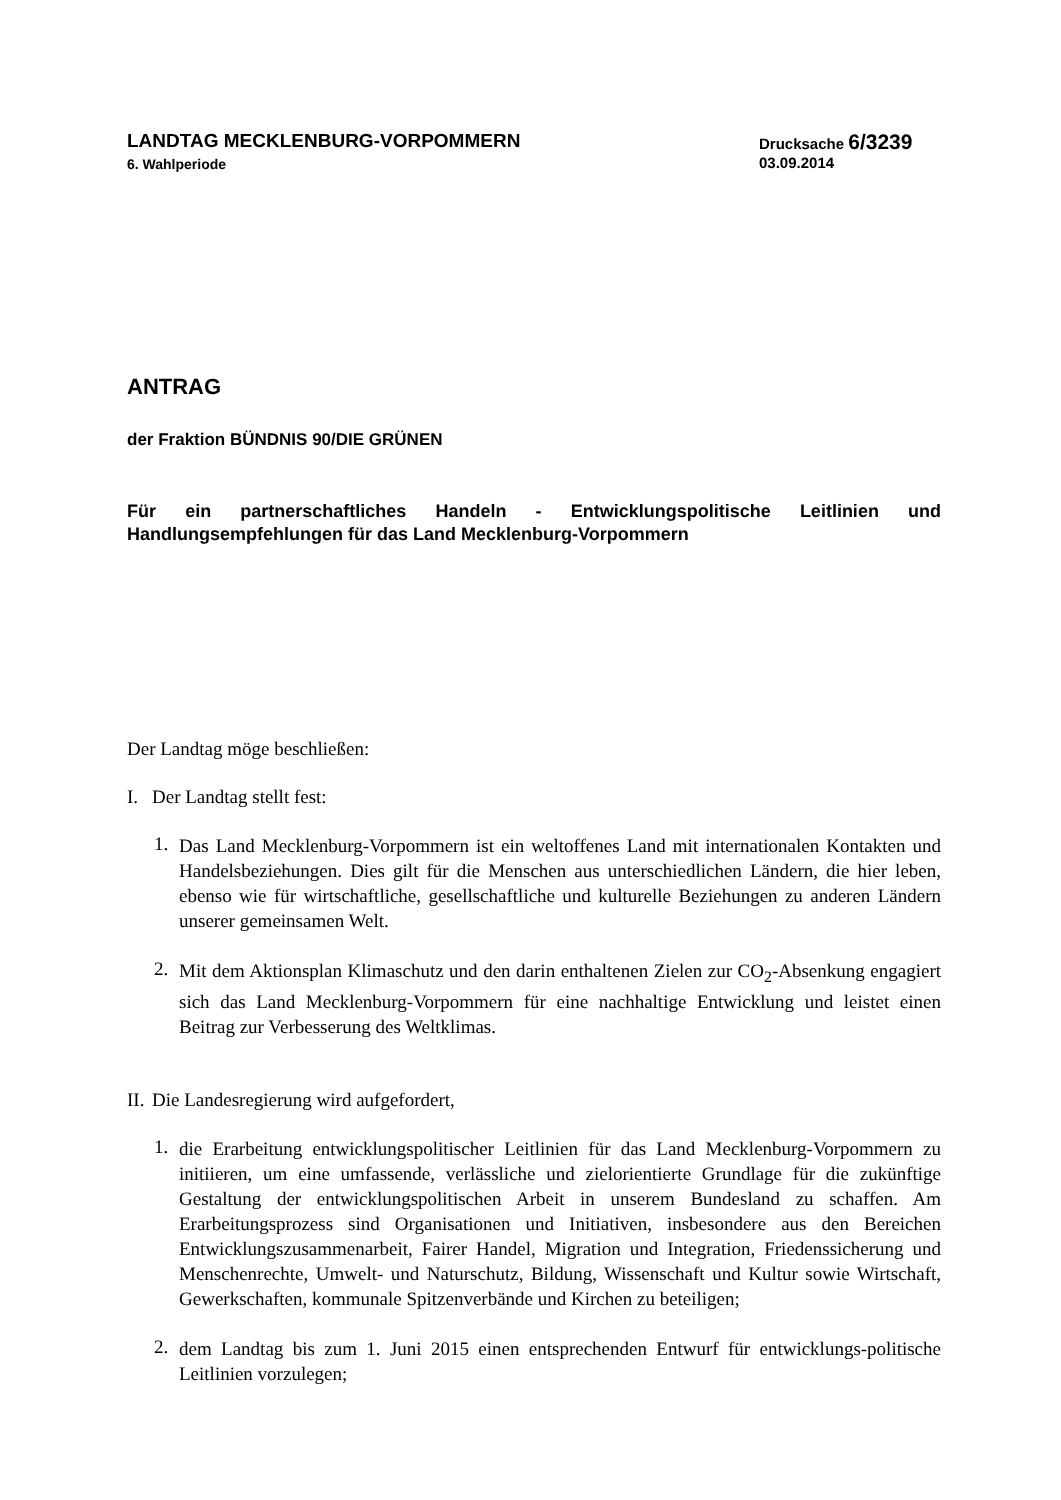LANDTAG MECKLENBURG-VORPOMMERN
6. Wahlperiode
Drucksache 6/3239
03.09.2014
ANTRAG
der Fraktion BÜNDNIS 90/DIE GRÜNEN
Für ein partnerschaftliches Handeln - Entwicklungspolitische Leitlinien und Handlungsempfehlungen für das Land Mecklenburg-Vorpommern
Der Landtag möge beschließen:
I. Der Landtag stellt fest:
1.
Das Land Mecklenburg-Vorpommern ist ein weltoffenes Land mit internationalen Kontakten und Handelsbeziehungen. Dies gilt für die Menschen aus unterschiedlichen Ländern, die hier leben, ebenso wie für wirtschaftliche, gesellschaftliche und kulturelle Beziehungen zu anderen Ländern unserer gemeinsamen Welt.
2.
Mit dem Aktionsplan Klimaschutz und den darin enthaltenen Zielen zur CO<sub>2</sub>-Absenkung engagiert sich das Land Mecklenburg-Vorpommern für eine nachhaltige Entwicklung und leistet einen Beitrag zur Verbesserung des Weltklimas.
II. Die Landesregierung wird aufgefordert,
1.
die Erarbeitung entwicklungspolitischer Leitlinien für das Land Mecklenburg-Vorpommern zu initiieren, um eine umfassende, verlässliche und zielorientierte Grundlage für die zukünftige Gestaltung der entwicklungspolitischen Arbeit in unserem Bundesland zu schaffen. Am Erarbeitungsprozess sind Organisationen und Initiativen, insbesondere aus den Bereichen Entwicklungszusammenarbeit, Fairer Handel, Migration und Integration, Friedenssicherung und Menschenrechte, Umwelt- und Naturschutz, Bildung, Wissenschaft und Kultur sowie Wirtschaft, Gewerkschaften, kommunale Spitzenverbände und Kirchen zu beteiligen;
2.
dem Landtag bis zum 1. Juni 2015 einen entsprechenden Entwurf für entwicklungs-politische Leitlinien vorzulegen;